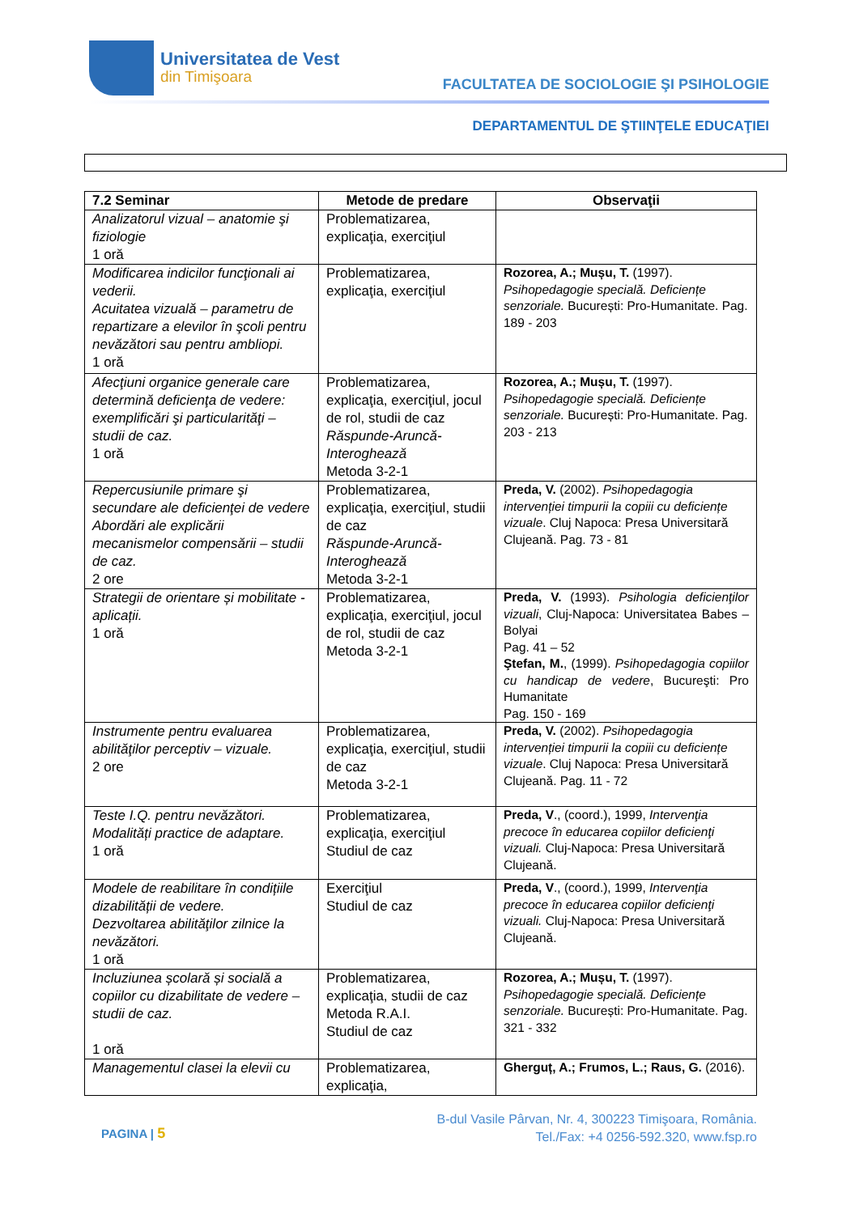Universitatea de Vest
din Timişoara
FACULTATEA DE SOCIOLOGIE ŞI PSIHOLOGIE
DEPARTAMENTUL DE ŞTIINŢELE EDUCAŢIEI
| 7.2 Seminar | Metode de predare | Observaţii |
| --- | --- | --- |
| Analizatorul vizual – anatomie şi fiziologie 1 oră | Problematizarea, explicaţia, exerciţiul | |
| Modificarea indicilor funcţionali ai vederii. Acuitatea vizuală – parametru de repartizare a elevilor în şcoli pentru nevăzători sau pentru ambliopi. 1 oră | Problematizarea, explicaţia, exerciţiul | Rozorea, A.; Mușu, T. (1997). Psihopedagogie specială. Deficiențe senzoriale. București: Pro-Humanitate. Pag. 189 - 203 |
| Afecţiuni organice generale care determină deficienţa de vedere: exemplificări şi particularităţi – studii de caz. 1 oră | Problematizarea, explicaţia, exerciţiul, jocul de rol, studii de caz Răspunde-Aruncă-Interoghează Metoda 3-2-1 | Rozorea, A.; Mușu, T. (1997). Psihopedagogie specială. Deficiențe senzoriale. București: Pro-Humanitate. Pag. 203 - 213 |
| Repercusiunile primare şi secundare ale deficienţei de vedere Abordări ale explicării mecanismelor compensării – studii de caz. 2 ore | Problematizarea, explicaţia, exerciţiul, studii de caz Răspunde-Aruncă-Interoghează Metoda 3-2-1 | Preda, V. (2002). Psihopedagogia intervenției timpurii la copiii cu deficiențe vizuale . Cluj Napoca: Presa Universitară Clujeană. Pag. 73 - 81 |
| Strategii de orientare și mobilitate - aplicații. 1 oră | Problematizarea, explicaţia, exerciţiul, jocul de rol, studii de caz Metoda 3-2-1 | Preda, V. (1993). Psihologia deficienţilor vizuali , Cluj-Napoca: Universitatea Babes – Bolyai Pag. 41 – 52 Ştefan, M. , (1999). Psihopedagogia copiilor cu handicap de vedere , Bucureşti: Pro Humanitate Pag. 150 - 169 |
| Instrumente pentru evaluarea abilităţilor perceptiv – vizuale. 2 ore | Problematizarea, explicaţia, exerciţiul, studii de caz Metoda 3-2-1 | Preda, V. (2002). Psihopedagogia intervenției timpurii la copiii cu deficiențe vizuale . Cluj Napoca: Presa Universitară Clujeană. Pag. 11 - 72 |
| Teste I.Q. pentru nevăzători. Modalități practice de adaptare. 1 oră | Problematizarea, explicaţia, exerciţiul Studiul de caz | Preda, V ., (coord.), 1999, Intervenţia precoce în educarea copiilor deficienţi vizuali. Cluj-Napoca: Presa Universitară Clujeană. |
| Modele de reabilitare în condițiile dizabilității de vedere. Dezvoltarea abilităţilor zilnice la nevăzători. 1 oră | Exerciţiul Studiul de caz | Preda, V ., (coord.), 1999, Intervenţia precoce în educarea copiilor deficienţi vizuali. Cluj-Napoca: Presa Universitară Clujeană. |
| Incluziunea școlară și socială a copiilor cu dizabilitate de vedere – studii de caz. 1 oră | Problematizarea, explicaţia, studii de caz Metoda R.A.I. Studiul de caz | Rozorea, A.; Mușu, T. (1997). Psihopedagogie specială. Deficiențe senzoriale. București: Pro-Humanitate. Pag. 321 - 332 |
| Managementul clasei la elevii cu | Problematizarea, explicaţia, | Gherguț, A.; Frumos, L.; Raus, G. (2016). |
PAGINA | 5
B-dul Vasile Pârvan, Nr. 4, 300223 Timişoara, România.
Tel./Fax: +4 0256-592.320, www.fsp.ro